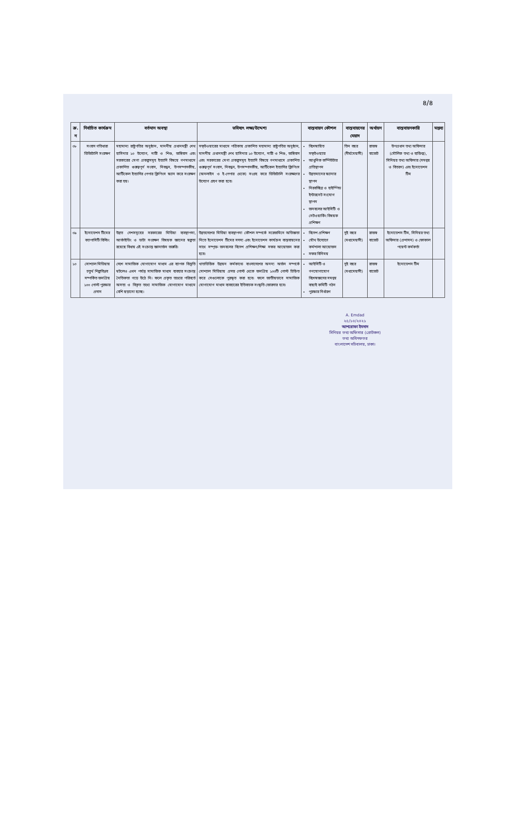৪/৪
| ক্র. ন | নির্বাচিত কার্যক্রম | বর্তমান অবস্থা | ভবিষ্যৎ লক্ষ্য/উদ্দেশ্য | বাস্তবায়ন কৌশল | বাস্তবায়নের মেয়াদ | অর্থায়ন | বাস্তবায়নকারি | মন্তব্য |
| --- | --- | --- | --- | --- | --- | --- | --- | --- |
| ০৮ | সংবাদ গতিধারা ডিজিটালি সংরক্ষণ | মহামান্য রাষ্ট্রপতির অনুষ্ঠান, মাননীয় প্রধানমন্ত্রী শেখ হাসিনার ১০ উদ্যোগ, নারী ও শিশু, জঙ্গিবাদ এবং সরকারের মেগা প্রকল্পসমূহ ইত্যাদি বিষয়ে গণমাধ্যমে প্রকাশিত গুরুত্বপূর্ণ সংবাদ, নিবন্ধন, উপসম্পাদকীয়, আর্টিকেল ইত্যাদির পেপার ক্লিপিংস স্ক্যান করে সংরক্ষণ করা হয়। | সফ্‌টওয়ারের মাধ্যমে পত্রিকায় প্রকাশিত মহামান্য রাষ্ট্রপতির অনুষ্ঠান, মাননীয় প্রধানমন্ত্রী শেখ হাসিনার ১০ উদ্যোগ, নারী ও শিশু, জঙ্গিবাদ এবং সরকারের মেগা প্রকল্পসমূহ ইত্যাদি বিষয়ে গণমাধ্যমে প্রকাশিত গুরুত্বপূর্ণ সংবাদ, নিবন্ধন, উপসম্পাদকীয়, আর্টিকেল ইত্যাদির ক্লিপিংস (অনলাইন ও ই-পেপার থেকে) সংগ্রহ করে ডিজিটালি সংরক্ষণের উদ্যোগ গ্রহণ করা হবে। | বিশেষায়িত সফ্‌টওয়্যার আধুনিক কম্পিউটার প্রতিস্থাপন উন্নতমানের স্ক্যানার স্থাপন নিরবচ্ছিন্ন ও হাইস্পিড ইন্টারনেট সংযোগ স্থাপন জনবলের আইসিটি ও নেটওয়ার্কিং বিষয়ক প্রশিক্ষণ | তিন বছর (দীর্ঘমেয়াদী) | রাজস্ব বাজেট | উপপ্রধান তথ্য অফিসার (মৌলিক তথ্য ও ব্যক্তিত্ব), সিনিয়র তথ্য অফিসার (সমন্বয় ও বিতরণ) এবং ইনোভেশন টিম | |
| ০৯ | ইনোভেশন টিমের ক্যাপাসিটি বিল্ডিং | উন্নত দেশসমূহের সরকারের মিডিয়া ব্যবস্থাপনা, আর্কাইভিং ও ডাটা সংরক্ষণ বিষয়ক জ্ঞানের স্বল্পতা রয়েছে বিধায় এই সংক্রান্ত জ্ঞানার্জন জরুরি। | উন্নতদেশের মিডিয়া ব্যবস্থাপনা কৌশল সম্পর্কে সরেজমিনে অভিজ্ঞতা নিতে ইনোভেশন টিমের সদস্য এবং ইনোভেশন কার্যক্রম বাস্তবায়নের সাথে সম্পৃক্ত জনবলের বিদেশ প্রশিক্ষণ/শিক্ষা সফর আয়োজন করা হবে। | বিদেশ প্রশিক্ষণ যৌথ উদ্যোগে কর্মশালা আয়োজন সফর বিনিময় | দুই বছর (মধ্যমেয়াদী) | রাজস্ব বাজেট | ইনোভেশন টিম, সিনিয়র তথ্য অফিসার (প্রশাসন) ও ফোকাল পয়েন্ট কর্মকর্তা | |
| ১০ | সোশ্যাল মিডিয়ায় চতুর্থ শিল্পবিপ্লব সম্পর্কিত জনপ্রিয় ১০০ পোস্ট পুরস্কার প্রদান | দেশে সামাজিক যোগাযোগ মাধ্যম এর ব্যাপক বিস্তৃতি ঘটলেও এখন পর্যন্ত সামাজিক মাধ্যম ব্যবহার সংক্রান্ত নৈতিকতা গড়ে উঠে নি। ফলে প্রকৃত তথ্যের পরিবর্তে অসত্য ও বিকৃত তথ্যে সামাজিক যোগাযোগ মাধ্যমে বেশি ছড়ানো হচ্ছে। | খাতভিত্তিক উন্নয়ন কর্মকান্ডে বাংলাদেশের অনন্য অর্জন সম্পর্কে সোশ্যাল মিডিয়ায় প্রদত্ত পোস্ট থেকে জনপ্রিয় ১০০টি পোস্ট চিহ্নিত করে সেগুলোকে পুরস্কৃত করা হবে। ফলে জাতীয়ভাবে সামাজিক যোগাযোগ মাধ্যম ব্যবহারের ইতিবাচক সংস্কৃতি জোরদার হবে। | আইসিটি ও গণযোগাযোগ বিশেষজ্ঞদের সমন্বয় বাছাই কমিটি গঠন পুরস্কার নির্ধারণ | দুই বছর (মধ্যমেয়াদী) | রাজস্ব বাজেট | ইনোভেশন টিম | |
A. Emdad
২৫/১০/২০২১
আশরোফা ইমদাদ
সিনিয়র তথ্য অফিসার (প্রোটকল)
তথ্য অধিদফতর
বাংলাদেশ সচিবালয়, ঢাকা।